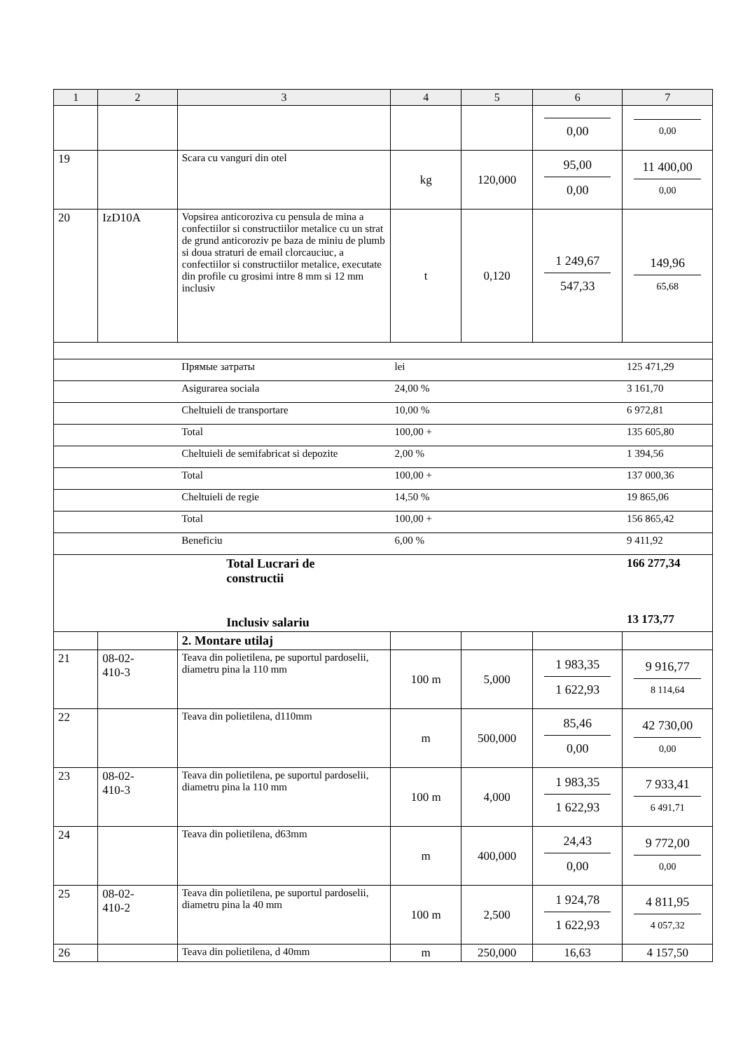| 1 | 2 | 3 | 4 | 5 | 6 | 7 |
| --- | --- | --- | --- | --- | --- | --- |
| | | | | | 0,00 | 0,00 |
| 19 | | Scara cu vanguri din otel | kg | 120,000 | 95,00 0,00 | 11 400,00 0,00 |
| 20 | IzD10A | Vopsirea anticoroziva cu pensula de mina a confectiilor si constructiilor metalice cu un strat de grund anticoroziv pe baza de miniu de plumb si doua straturi de email clorcauciuc, a confectiilor si constructiilor metalice, executate din profile cu grosimi intre 8 mm si 12 mm inclusiv | t | 0,120 | 1 249,67 547,33 | 149,96 65,68 |
| | | Прямые затраты | lei | | | 125 471,29 |
| | | Asigurarea sociala | 24,00 % | | | 3 161,70 |
| | | Cheltuieli de transportare | 10,00 % | | | 6 972,81 |
| | | Total | 100,00 + | | | 135 605,80 |
| | | Cheltuieli de semifabricat si depozite | 2,00 % | | | 1 394,56 |
| | | Total | 100,00 + | | | 137 000,36 |
| | | Cheltuieli de regie | 14,50 % | | | 19 865,06 |
| | | Total | 100,00 + | | | 156 865,42 |
| | | Beneficiu | 6,00 % | | | 9 411,92 |
| | | Total Lucrari de constructii Inclusiv salariu | | | | 166 277,34 13 173,77 |
| | | 2. Montare utilaj | | | | |
| 21 | 08-02- 410-3 | Teava din polietilena, pe suportul pardoselii, diametru pina la 110 mm | 100 m | 5,000 | 1 983,35 1 622,93 | 9 916,77 8 114,64 |
| 22 | | Teava din polietilena, d110mm | m | 500,000 | 85,46 0,00 | 42 730,00 0,00 |
| 23 | 08-02- 410-3 | Teava din polietilena, pe suportul pardoselii, diametru pina la 110 mm | 100 m | 4,000 | 1 983,35 1 622,93 | 7 933,41 6 491,71 |
| 24 | | Teava din polietilena, d63mm | m | 400,000 | 24,43 0,00 | 9 772,00 0,00 |
| 25 | 08-02- 410-2 | Teava din polietilena, pe suportul pardoselii, diametru pina la 40 mm | 100 m | 2,500 | 1 924,78 1 622,93 | 4 811,95 4 057,32 |
| 26 | | Teava din polietilena, d 40mm | m | 250,000 | 16,63 | 4 157,50 |